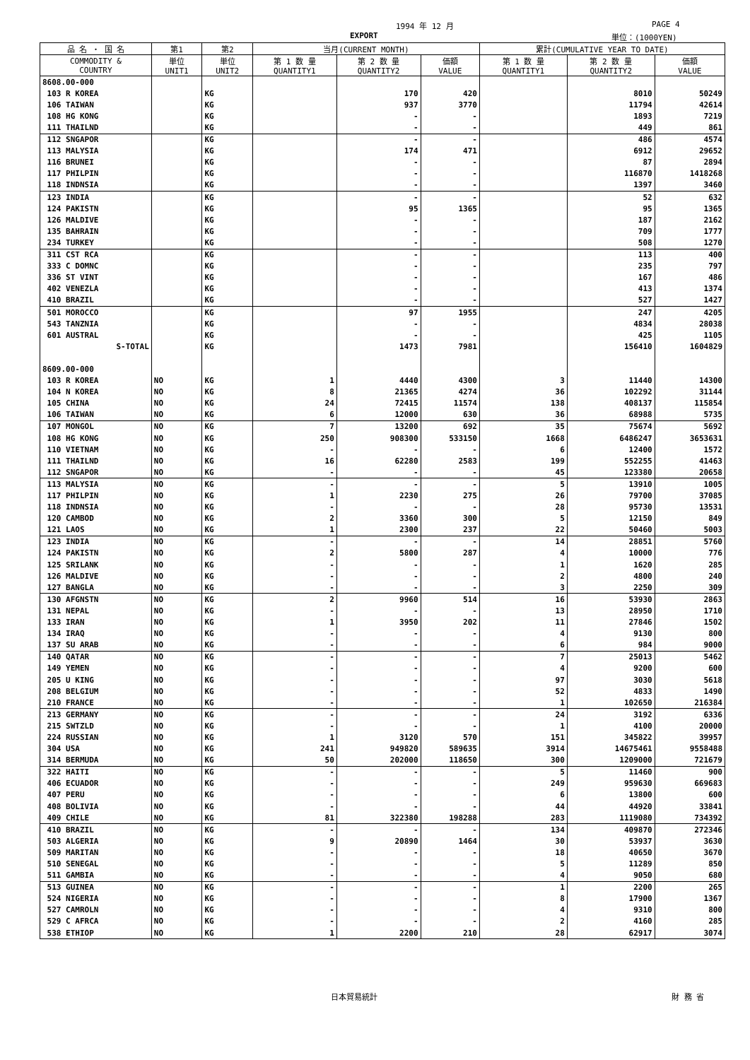1994 年 12 月 PAGE 4
EXPORT 単位：(1000YEN)
| 品 名 ・ 国 名 | 第1 | 第2 | 当月(CURRENT MONTH) | | | 累計(CUMULATIVE YEAR TO DATE) | | |
| --- | --- | --- | --- | --- | --- | --- | --- | --- |
| COMMODITY & COUNTRY | 単位 UNIT1 | 単位 UNIT2 | 第 1 数 量 QUANTITY1 | 第 2 数 量 QUANTITY2 | 価額 VALUE | 第 1 数 量 QUANTITY1 | 第 2 数 量 QUANTITY2 | 価額 VALUE |
| 8608.00-000 | | | | | | | | |
| 103 R KOREA | | KG | | 170 | 420 | | 8010 | 50249 |
| 106 TAIWAN | | KG | | 937 | 3770 | | 11794 | 42614 |
| 108 HG KONG | | KG | | - | - | | 1893 | 7219 |
| 111 THAILND | | KG | | - | - | | 449 | 861 |
| 112 SNGAPOR | | KG | | - | - | | 486 | 4574 |
| 113 MALYSIA | | KG | | 174 | 471 | | 6912 | 29652 |
| 116 BRUNEI | | KG | | - | - | | 87 | 2894 |
| 117 PHILPIN | | KG | | - | - | | 116870 | 1418268 |
| 118 INDNSIA | | KG | | - | - | | 1397 | 3460 |
| 123 INDIA | | KG | | - | - | | 52 | 632 |
| 124 PAKISTN | | KG | | 95 | 1365 | | 95 | 1365 |
| 126 MALDIVE | | KG | | - | - | | 187 | 2162 |
| 135 BAHRAIN | | KG | | - | - | | 709 | 1777 |
| 234 TURKEY | | KG | | - | - | | 508 | 1270 |
| 311 CST RCA | | KG | | - | - | | 113 | 400 |
| 333 C DOMNC | | KG | | - | - | | 235 | 797 |
| 336 ST VINT | | KG | | - | - | | 167 | 486 |
| 402 VENEZLA | | KG | | - | - | | 413 | 1374 |
| 410 BRAZIL | | KG | | - | - | | 527 | 1427 |
| 501 MOROCCO | | KG | | 97 | 1955 | | 247 | 4205 |
| 543 TANZNIA | | KG | | - | - | | 4834 | 28038 |
| 601 AUSTRAL | | KG | | - | - | | 425 | 1105 |
| S-TOTAL | | KG | | 1473 | 7981 | | 156410 | 1604829 |
| 8609.00-000 | | | | | | | | |
| 103 R KOREA | NO | KG | 1 | 4440 | 4300 | 3 | 11440 | 14300 |
| 104 N KOREA | NO | KG | 8 | 21365 | 4274 | 36 | 102292 | 31144 |
| 105 CHINA | NO | KG | 24 | 72415 | 11574 | 138 | 408137 | 115854 |
| 106 TAIWAN | NO | KG | 6 | 12000 | 630 | 36 | 68988 | 5735 |
| 107 MONGOL | NO | KG | 7 | 13200 | 692 | 35 | 75674 | 5692 |
| 108 HG KONG | NO | KG | 250 | 908300 | 533150 | 1668 | 6486247 | 3653631 |
| 110 VIETNAM | NO | KG | - | - | - | 6 | 12400 | 1572 |
| 111 THAILND | NO | KG | 16 | 62280 | 2583 | 199 | 552255 | 41463 |
| 112 SNGAPOR | NO | KG | - | - | - | 45 | 123380 | 20658 |
| 113 MALYSIA | NO | KG | - | - | - | 5 | 13910 | 1005 |
| 117 PHILPIN | NO | KG | 1 | 2230 | 275 | 26 | 79700 | 37085 |
| 118 INDNSIA | NO | KG | - | - | - | 28 | 95730 | 13531 |
| 120 CAMBOD | NO | KG | 2 | 3360 | 300 | 5 | 12150 | 849 |
| 121 LAOS | NO | KG | 1 | 2300 | 237 | 22 | 50460 | 5003 |
| 123 INDIA | NO | KG | - | - | - | 14 | 28851 | 5760 |
| 124 PAKISTN | NO | KG | 2 | 5800 | 287 | 4 | 10000 | 776 |
| 125 SRILANK | NO | KG | - | - | - | 1 | 1620 | 285 |
| 126 MALDIVE | NO | KG | - | - | - | 2 | 4800 | 240 |
| 127 BANGLA | NO | KG | - | - | - | 3 | 2250 | 309 |
| 130 AFGNSTN | NO | KG | 2 | 9960 | 514 | 16 | 53930 | 2863 |
| 131 NEPAL | NO | KG | - | - | - | 13 | 28950 | 1710 |
| 133 IRAN | NO | KG | 1 | 3950 | 202 | 11 | 27846 | 1502 |
| 134 IRAQ | NO | KG | - | - | - | 4 | 9130 | 800 |
| 137 SU ARAB | NO | KG | - | - | - | 6 | 984 | 9000 |
| 140 QATAR | NO | KG | - | - | - | 7 | 25013 | 5462 |
| 149 YEMEN | NO | KG | - | - | - | 4 | 9200 | 600 |
| 205 U KING | NO | KG | - | - | - | 97 | 3030 | 5618 |
| 208 BELGIUM | NO | KG | - | - | - | 52 | 4833 | 1490 |
| 210 FRANCE | NO | KG | - | - | - | 1 | 102650 | 216384 |
| 213 GERMANY | NO | KG | - | - | - | 24 | 3192 | 6336 |
| 215 SWTZLD | NO | KG | - | - | - | 1 | 4100 | 20000 |
| 224 RUSSIAN | NO | KG | 1 | 3120 | 570 | 151 | 345822 | 39957 |
| 304 USA | NO | KG | 241 | 949820 | 589635 | 3914 | 14675461 | 9558488 |
| 314 BERMUDA | NO | KG | 50 | 202000 | 118650 | 300 | 1209000 | 721679 |
| 322 HAITI | NO | KG | - | - | - | 5 | 11460 | 900 |
| 406 ECUADOR | NO | KG | - | - | - | 249 | 959630 | 669683 |
| 407 PERU | NO | KG | - | - | - | 6 | 13800 | 600 |
| 408 BOLIVIA | NO | KG | - | - | - | 44 | 44920 | 33841 |
| 409 CHILE | NO | KG | 81 | 322380 | 198288 | 283 | 1119080 | 734392 |
| 410 BRAZIL | NO | KG | - | - | - | 134 | 409870 | 272346 |
| 503 ALGERIA | NO | KG | 9 | 20890 | 1464 | 30 | 53937 | 3630 |
| 509 MARITAN | NO | KG | - | - | - | 18 | 40650 | 3670 |
| 510 SENEGAL | NO | KG | - | - | - | 5 | 11289 | 850 |
| 511 GAMBIA | NO | KG | - | - | - | 4 | 9050 | 680 |
| 513 GUINEA | NO | KG | - | - | - | 1 | 2200 | 265 |
| 524 NIGERIA | NO | KG | - | - | - | 8 | 17900 | 1367 |
| 527 CAMROLN | NO | KG | - | - | - | 4 | 9310 | 800 |
| 529 C AFRCA | NO | KG | - | - | - | 2 | 4160 | 285 |
| 538 ETHIOP | NO | KG | 1 | 2200 | 210 | 28 | 62917 | 3074 |
日本貿易統計 財 務 省